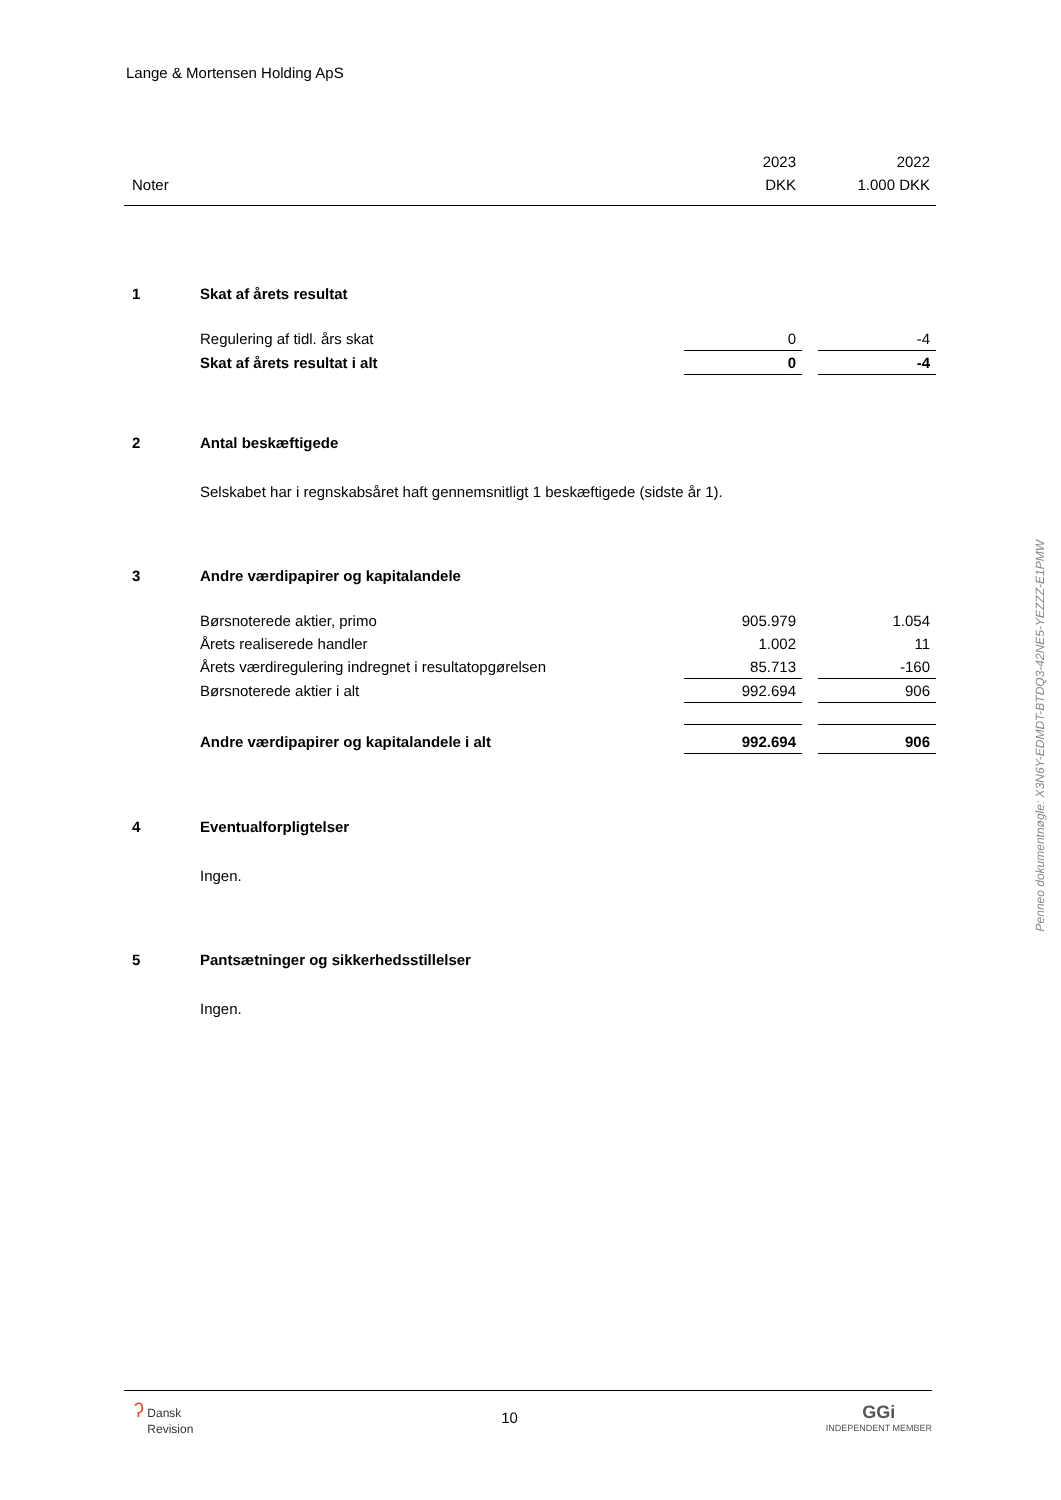Lange & Mortensen Holding ApS
| | | 2023 | | 2022 |
| Noter | | DKK | | 1.000 DKK |
| 1 | Skat af årets resultat | | | |
| | Regulering af tidl. års skat | 0 | | -4 |
| | Skat af årets resultat i alt | 0 | | -4 |
| 2 | Antal beskæftigede | | | |
| | Selskabet har i regnskabsåret haft gennemsnitligt 1 beskæftigede (sidste år 1). | | | |
| 3 | Andre værdipapirer og kapitalandele | | | |
| | Børsnoterede aktier, primo | 905.979 | | 1.054 |
| | Årets realiserede handler | 1.002 | | 11 |
| | Årets værdiregulering indregnet i resultatopgørelsen | 85.713 | | -160 |
| | Børsnoterede aktier i alt | 992.694 | | 906 |
| | Andre værdipapirer og kapitalandele i alt | 992.694 | | 906 |
| 4 | Eventualforpligtelser | | | |
| | Ingen. | | | |
| 5 | Pantsætninger og sikkerhedsstillelser | | | |
| | Ingen. | | | |
Penneo dokumentnøgle: X3N6Y-EDMDT-BTDQ3-42NE5-YEZZZ-E1PMW
ʔ Dansk
Revision
10
GGi
INDEPENDENT MEMBER